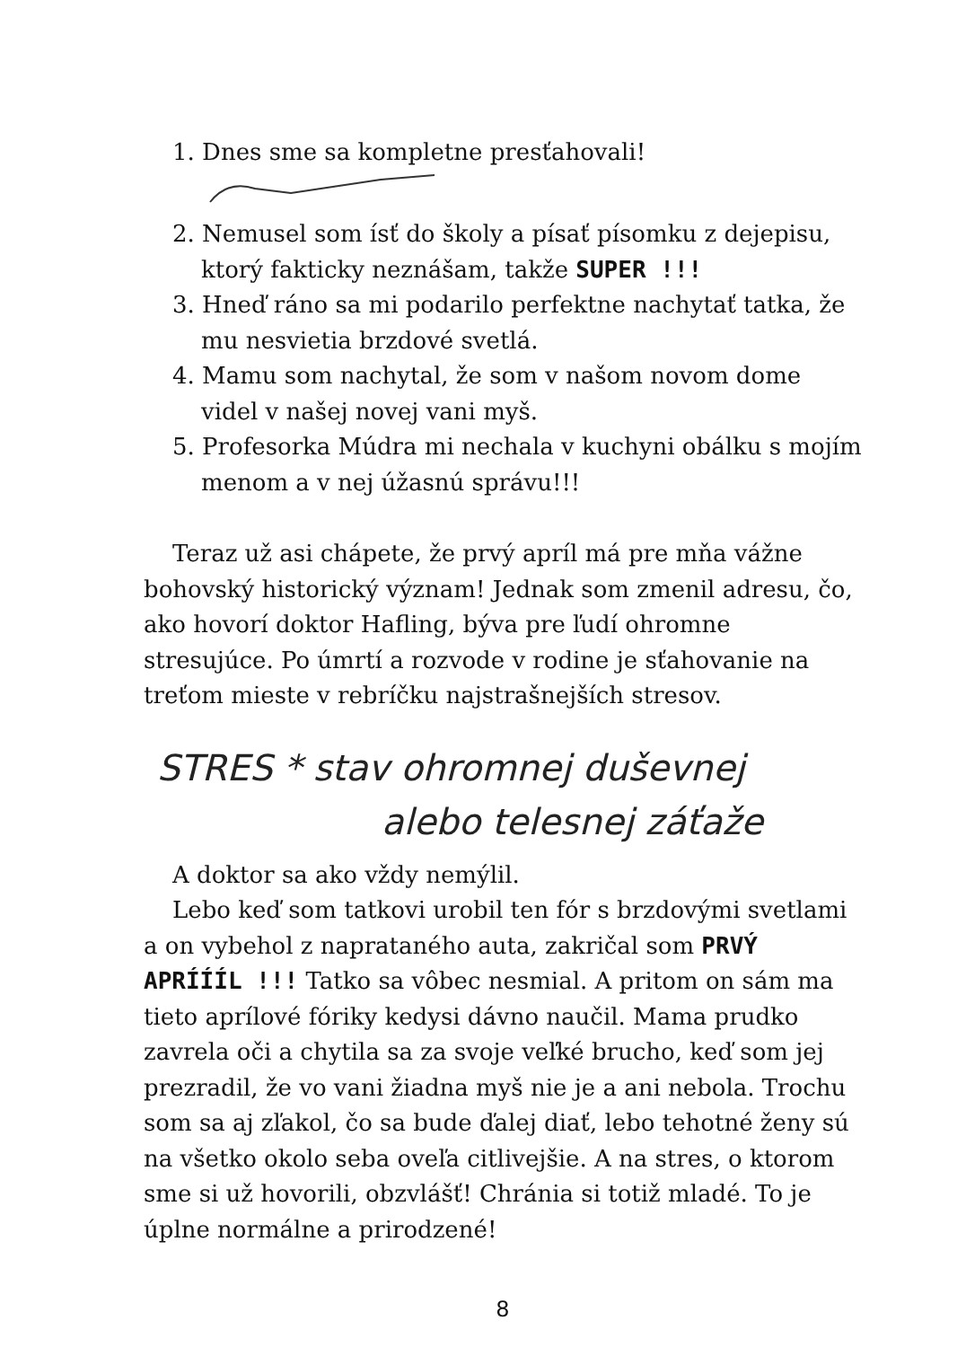1. Dnes sme sa kompletne presťahovali!
2. Nemusel som ísť do školy a písať písomku z dejepisu, ktorý fakticky neznášam, takže SUPER !!!
3. Hneď ráno sa mi podarilo perfektne nachytať tatka, že mu nesvietia brzdové svetlá.
4. Mamu som nachytal, že som v našom novom dome videl v našej novej vani myš.
5. Profesorka Múdra mi nechala v kuchyni obálku s mojím menom a v nej úžasnú správu!!!
Teraz už asi chápete, že prvý apríl má pre mňa vážne bohovský historický význam! Jednak som zmenil adresu, čo, ako hovorí doktor Hafling, býva pre ľudí ohromne stresujúce. Po úmrtí a rozvode v rodine je sťahovanie na treťom mieste v rebríčku najstrašnejších stresov.
STRES * stav ohromnej duševnej
alebo telesnej záťaže
A doktor sa ako vždy nemýlil.
Lebo keď som tatkovi urobil ten fór s brzdovými svetlami a on vybehol z naprataného auta, zakričal som PRVÝ APRÍÍÍL !!! Tatko sa vôbec nesmial. A pritom on sám ma tieto aprílové fóriky kedysi dávno naučil. Mama prudko zavrela oči a chytila sa za svoje veľké brucho, keď som jej prezradil, že vo vani žiadna myš nie je a ani nebola. Trochu som sa aj zľakol, čo sa bude ďalej diať, lebo tehotné ženy sú na všetko okolo seba oveľa citlivejšie. A na stres, o ktorom sme si už hovorili, obzvlášť! Chránia si totiž mladé. To je úplne normálne a prirodzené!
8